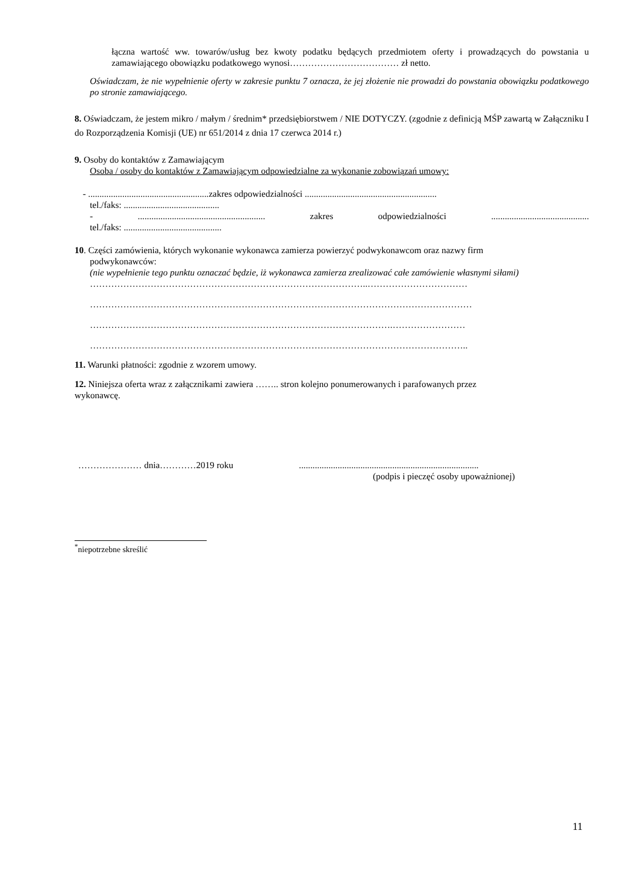łączna wartość ww. towarów/usług bez kwoty podatku będących przedmiotem oferty i prowadzących do powstania u zamawiającego obowiązku podatkowego wynosi……………………………… zł netto.
Oświadczam, że nie wypełnienie oferty w zakresie punktu 7 oznacza, że jej złożenie nie prowadzi do powstania obowiązku podatkowego po stronie zamawiającego.
8. Oświadczam, że jestem mikro / małym / średnim* przedsiębiorstwem / NIE DOTYCZY. (zgodnie z definicją MŚP zawartą w Załączniku I do Rozporządzenia Komisji (UE) nr 651/2014 z dnia 17 czerwca 2014 r.)
9. Osoby do kontaktów z Zamawiającym
Osoba / osoby do kontaktów z Zamawiającym odpowiedzialne za wykonanie zobowiązań umowy:
- .....................................................zakres odpowiedzialności ..........................................................
tel./faks: ..........................................
- ........................................................ zakres odpowiedzialności...........................................
tel./faks: ...........................................
10. Części zamówienia, których wykonanie wykonawca zamierza powierzyć podwykonawcom oraz nazwy firm
podwykonawców:
(nie wypełnienie tego punktu oznaczać będzie, iż wykonawca zamierza zrealizować całe zamówienie własnymi siłami)
………………………………………………………………………………..……………………………
………………………………………………………………………………………………………………
……………………………………………………………………………………….……………………
……………………………………………………………………………………………………………..
11. Warunki płatności: zgodnie z wzorem umowy.
12. Niniejsza oferta wraz z załącznikami zawiera …….. stron kolejno ponumerowanych i parafowanych przez
wykonawcę.
………………… dnia…………2019 roku...............................................................................
(podpis i pieczęć osoby upoważnionej)
<sup>*</sup> niepotrzebne skreślić
11